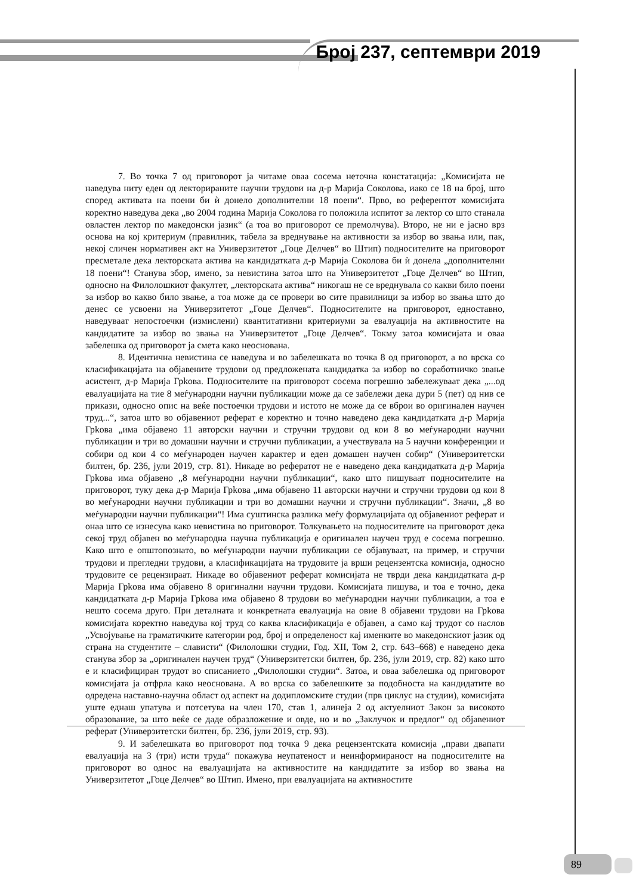Број 237, септември 2019
7. Во точка 7 од приговорот ја читаме оваа сосема неточна констатација: „Комисијата не наведува ниту еден од лекторираните научни трудови на д-р Марија Соколова, иако се 18 на број, што според активата на поени би ѝ донело дополнителни 18 поени“. Прво, во референтот комисијата коректно наведува дека „во 2004 година Марија Соколова го положила испитот за лектор со што станала овластен лектор по македонски јазик“ (а тоа во приговорот се премолчува). Второ, не ни е јасно врз основа на кој критериум (правилник, табела за вреднување на активности за избор во звања или, пак, некој сличен нормативен акт на Универзитетот „Гоце Делчев“ во Штип) подносителите на приговорот пресметале дека лекторската актива на кандидатката д-р Марија Соколова би ѝ донела „дополнителни 18 поени“! Станува збор, имено, за невистина затоа што на Универзитетот „Гоце Делчев“ во Штип, односно на Филолошкиот факултет, „лекторската актива“ никогаш не се вреднувала со какви било поени за избор во какво било звање, а тоа може да се провери во сите правилници за избор во звања што до денес се усвоени на Универзитетот „Гоце Делчев“. Подносителите на приговорот, едноставно, наведуваат непостоечки (измислени) квантитативни критериуми за евалуација на активностите на кандидатите за избор во звања на Универзитетот „Гоце Делчев“. Токму затоа комисијата и оваа забелешка од приговорот ја смета како неоснована.
8. Идентична невистина се наведува и во забелешката во точка 8 од приговорот, а во врска со класификацијата на објавените трудови од предложената кандидатка за избор во соработничко звање асистент, д-р Марија Грkова. Подносителите на приговорот сосема погрешно забележуваат дека „...од евалуацијата на тие 8 меѓународни научни публикации може да се забележи дека дури 5 (пет) од нив се прикази, односно опис на веќе постоечки трудови и истото не може да се вброи во оригинален научен труд...“, затоа што во објавениот реферат е коректно и точно наведено дека кандидатката д-р Марија Грkова „има објавено 11 авторски научни и стручни трудови од кои 8 во меѓународни научни публикации и три во домашни научни и стручни публикации, а учествувала на 5 научни конференции и собири од кои 4 со меѓународен научен карактер и еден домашен научен собир“ (Универзитетски билтен, бр. 236, јули 2019, стр. 81). Никаде во рефератот не е наведено дека кандидатката д-р Марија Грkова има објавено „8 меѓународни научни публикации“, како што пишуваат подносителите на приговорот, туку дека д-р Марија Грkова „има објавено 11 авторски научни и стручни трудови од кои 8 во меѓународни научни публикации и три во домашни научни и стручни публикации“. Значи, „8 во меѓународни научни публикации“! Има суштинска разлика меѓу формулацијата од објавениот реферат и онаа што се изнесува како невистина во приговорот. Толкувањето на подносителите на приговорот дека секој труд објавен во меѓународна научна публикација е оригинален научен труд е сосема погрешно. Како што е општопознато, во меѓународни научни публикации се објавуваат, на пример, и стручни трудови и прегледни трудови, а класификацијата на трудовите ја врши рецензентска комисија, односно трудовите се рецензираат. Никаде во објавениот реферат комисијата не тврди дека кандидатката д-р Марија Грkова има објавено 8 оригинални научни трудови. Комисијата пишува, и тоа е точно, дека кандидатката д-р Марија Грkова има објавено 8 трудови во меѓународни научни публикации, а тоа е нешто сосема друго. При деталната и конкретната евалуација на овие 8 објавени трудови на Грkова комисијата коректно наведува кој труд со каква класификација е објавен, а само кај трудот со наслов „Усвојување на граматичките категории род, број и определеност кај именките во македонскиот јазик од страна на студентите – слависти“ (Филолошки студии, Год. XII, Том 2, стр. 643–668) е наведено дека станува збор за „оригинален научен труд“ (Универзитетски билтен, бр. 236, јули 2019, стр. 82) како што е и класифициран трудот во списанието „Филолошки студии“. Затоа, и оваа забелешка од приговорот комисијата ја отфрла како неоснована. А во врска со забелешките за подобноста на кандидатите во одредена наставно-научна област од аспект на додипломските студии (прв циклус на студии), комисијата уште еднаш упатува и потсетува на член 170, став 1, алинеја 2 од актуелниот Закон за високото образование, за што веќе се даде образложение и овде, но и во „Заклучок и предлог“ од објавениот реферат (Универзитетски билтен, бр. 236, јули 2019, стр. 93).
9. И забелешката во приговорот под точка 9 дека рецензентската комисија „прави двапати евалуација на 3 (три) исти труда“ покажува неупатеност и неинформираност на подносителите на приговорот во однос на евалуацијата на активностите на кандидатите за избор во звања на Универзитетот „Гоце Делчев“ во Штип. Имено, при евалуацијата на активностите
89